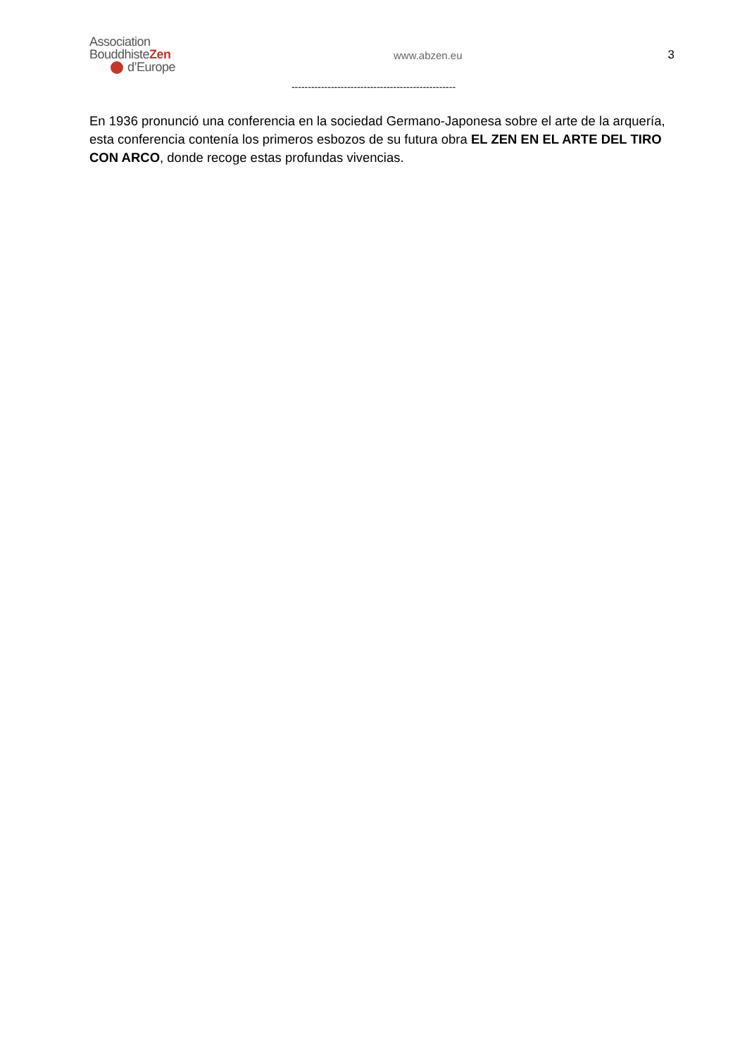Association
BouddhisteZen
d’Europe
www.abzen.eu 3
--------------------------------------------------
En 1936 pronunció una conferencia en la sociedad Germano-Japonesa sobre el arte de la arquería, esta conferencia contenía los primeros esbozos de su futura obra EL ZEN EN EL ARTE DEL TIRO CON ARCO, donde recoge estas profundas vivencias.